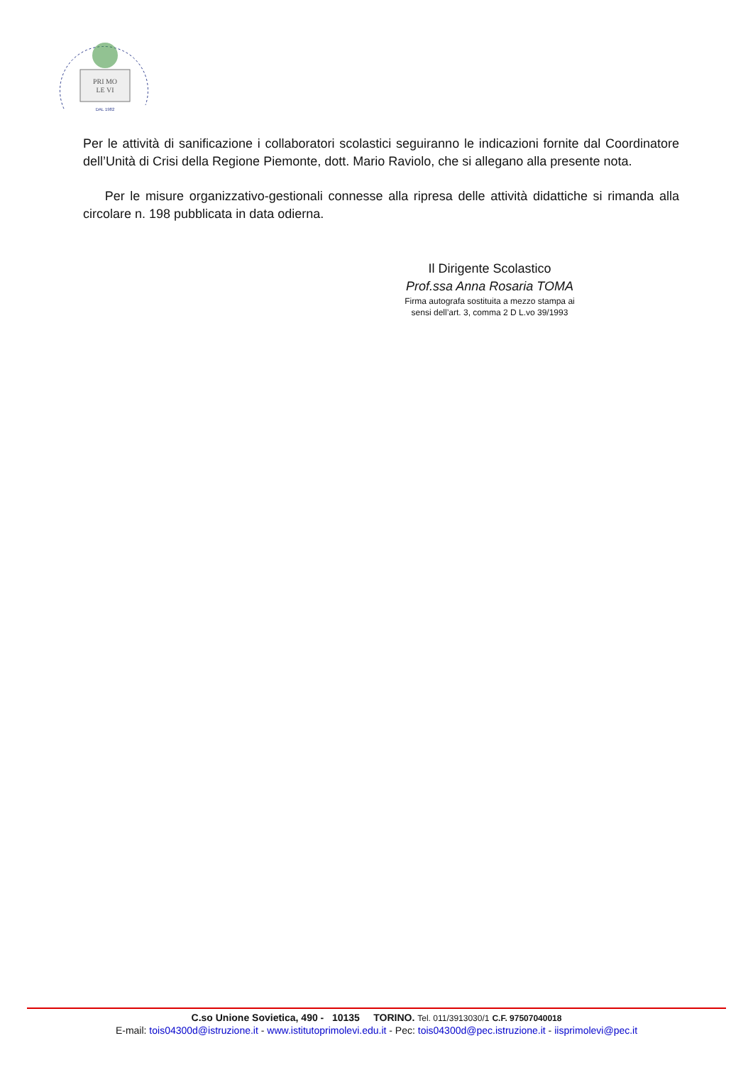PRI MO
LE VI
DAL 1982
Per le attività di sanificazione i collaboratori scolastici seguiranno le indicazioni fornite dal Coordinatore dell’Unità di Crisi della Regione Piemonte, dott. Mario Raviolo, che si allegano alla presente nota.
Per le misure organizzativo-gestionali connesse alla ripresa delle attività didattiche si rimanda alla circolare n. 198 pubblicata in data odierna.
Il Dirigente Scolastico
Prof.ssa Anna Rosaria TOMA
Firma autografa sostituita a mezzo stampa ai
sensi dell’art. 3, comma 2 D L.vo 39/1993
C.so Unione Sovietica, 490 - 10135 TORINO. Tel. 011/3913030/1 C.F. 97507040018
E-mail: tois04300d@istruzione.it - www.istitutoprimolevi.edu.it - Pec: tois04300d@pec.istruzione.it - iisprimolevi@pec.it